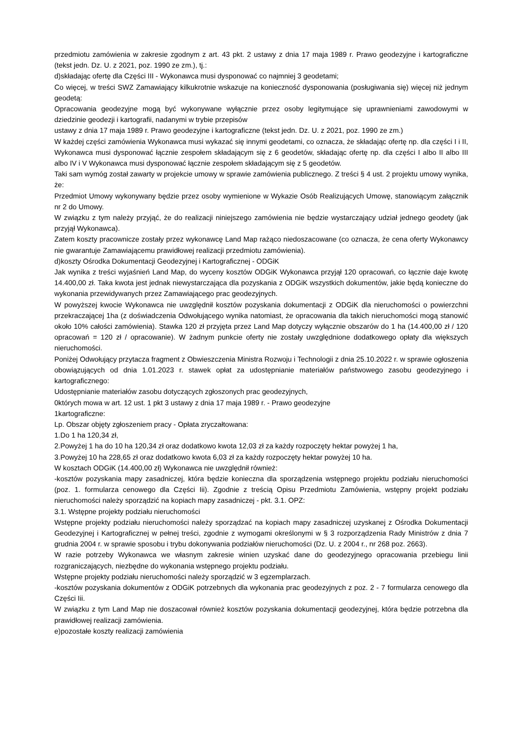przedmiotu zamówienia w zakresie zgodnym z art. 43 pkt. 2 ustawy z dnia 17 maja 1989 r. Prawo geodezyjne i kartograficzne (tekst jedn. Dz. U. z 2021, poz. 1990 ze zm.), tj.:
d)składając ofertę dla Części III - Wykonawca musi dysponować co najmniej 3 geodetami;
Co więcej, w treści SWZ Zamawiający kilkukrotnie wskazuje na konieczność dysponowania (posługiwania się) więcej niż jednym geodetą:
Opracowania geodezyjne mogą być wykonywane wyłącznie przez osoby legitymujące się uprawnieniami zawodowymi w dziedzinie geodezji i kartografii, nadanymi w trybie przepisów
ustawy z dnia 17 maja 1989 r. Prawo geodezyjne i kartograficzne (tekst jedn. Dz. U. z 2021, poz. 1990 ze zm.)
W każdej części zamówienia Wykonawca musi wykazać się innymi geodetami, co oznacza, że składając ofertę np. dla części I i II, Wykonawca musi dysponować łącznie zespołem składającym się z 6 geodetów, składając ofertę np. dla części I albo II albo III albo IV i V Wykonawca musi dysponować łącznie zespołem składającym się z 5 geodetów.
Taki sam wymóg został zawarty w projekcie umowy w sprawie zamówienia publicznego. Z treści § 4 ust. 2 projektu umowy wynika, że:
Przedmiot Umowy wykonywany będzie przez osoby wymienione w Wykazie Osób Realizujących Umowę, stanowiącym załącznik nr 2 do Umowy.
W związku z tym należy przyjąć, że do realizacji niniejszego zamówienia nie będzie wystarczający udział jednego geodety (jak przyjął Wykonawca).
Zatem koszty pracownicze zostały przez wykonawcę Land Map rażąco niedoszacowane (co oznacza, że cena oferty Wykonawcy nie gwarantuje Zamawiającemu prawidłowej realizacji przedmiotu zamówienia).
d)koszty Ośrodka Dokumentacji Geodezyjnej i Kartograficznej - ODGiK
Jak wynika z treści wyjaśnień Land Map, do wyceny kosztów ODGiK Wykonawca przyjął 120 opracowań, co łącznie daje kwotę 14.400,00 zł. Taka kwota jest jednak niewystarczająca dla pozyskania z ODGiK wszystkich dokumentów, jakie będą konieczne do wykonania przewidywanych przez Zamawiającego prac geodezyjnych.
W powyższej kwocie Wykonawca nie uwzględnił kosztów pozyskania dokumentacji z ODGiK dla nieruchomości o powierzchni przekraczającej 1ha (z doświadczenia Odwołującego wynika natomiast, że opracowania dla takich nieruchomości mogą stanowić około 10% całości zamówienia). Stawka 120 zł przyjęta przez Land Map dotyczy wyłącznie obszarów do 1 ha (14.400,00 zł / 120 opracowań = 120 zł / opracowanie). W żadnym punkcie oferty nie zostały uwzględnione dodatkowego opłaty dla większych nieruchomości.
Poniżej Odwołujący przytacza fragment z Obwieszczenia Ministra Rozwoju i Technologii z dnia 25.10.2022 r. w sprawie ogłoszenia obowiązujących od dnia 1.01.2023 r. stawek opłat za udostępnianie materiałów państwowego zasobu geodezyjnego i kartograficznego:
Udostępnianie materiałów zasobu dotyczących zgłoszonych prac geodezyjnych,
0których mowa w art. 12 ust. 1 pkt 3 ustawy z dnia 17 maja 1989 r. - Prawo geodezyjne
1kartograficzne:
Lp. Obszar objęty zgłoszeniem pracy - Opłata zryczałtowana:
1.Do 1 ha 120,34 zł,
2.Powyżej 1 ha do 10 ha 120,34 zł oraz dodatkowo kwota 12,03 zł za każdy rozpoczęty hektar powyżej 1 ha,
3.Powyżej 10 ha 228,65 zł oraz dodatkowo kwota 6,03 zł za każdy rozpoczęty hektar powyżej 10 ha.
W kosztach ODGiK (14.400,00 zł) Wykonawca nie uwzględnił również:
-kosztów pozyskania mapy zasadniczej, która będzie konieczna dla sporządzenia wstępnego projektu podziału nieruchomości (poz. 1. formularza cenowego dla Części Iii). Zgodnie z treścią Opisu Przedmiotu Zamówienia, wstępny projekt podziału nieruchomości należy sporządzić na kopiach mapy zasadniczej - pkt. 3.1. OPZ:
3.1. Wstępne projekty podziału nieruchomości
Wstępne projekty podziału nieruchomości należy sporządzać na kopiach mapy zasadniczej uzyskanej z Ośrodka Dokumentacji Geodezyjnej i Kartograficznej w pełnej treści, zgodnie z wymogami określonymi w § 3 rozporządzenia Rady Ministrów z dnia 7 grudnia 2004 r. w sprawie sposobu i trybu dokonywania podziałów nieruchomości (Dz. U. z 2004 r., nr 268 poz. 2663).
W razie potrzeby Wykonawca we własnym zakresie winien uzyskać dane do geodezyjnego opracowania przebiegu linii rozgraniczających, niezbędne do wykonania wstępnego projektu podziału.
Wstępne projekty podziału nieruchomości należy sporządzić w 3 egzemplarzach.
-kosztów pozyskania dokumentów z ODGiK potrzebnych dla wykonania prac geodezyjnych z poz. 2 - 7 formularza cenowego dla Części Iii.
W związku z tym Land Map nie doszacował również kosztów pozyskania dokumentacji geodezyjnej, która będzie potrzebna dla prawidłowej realizacji zamówienia.
e)pozostałe koszty realizacji zamówienia